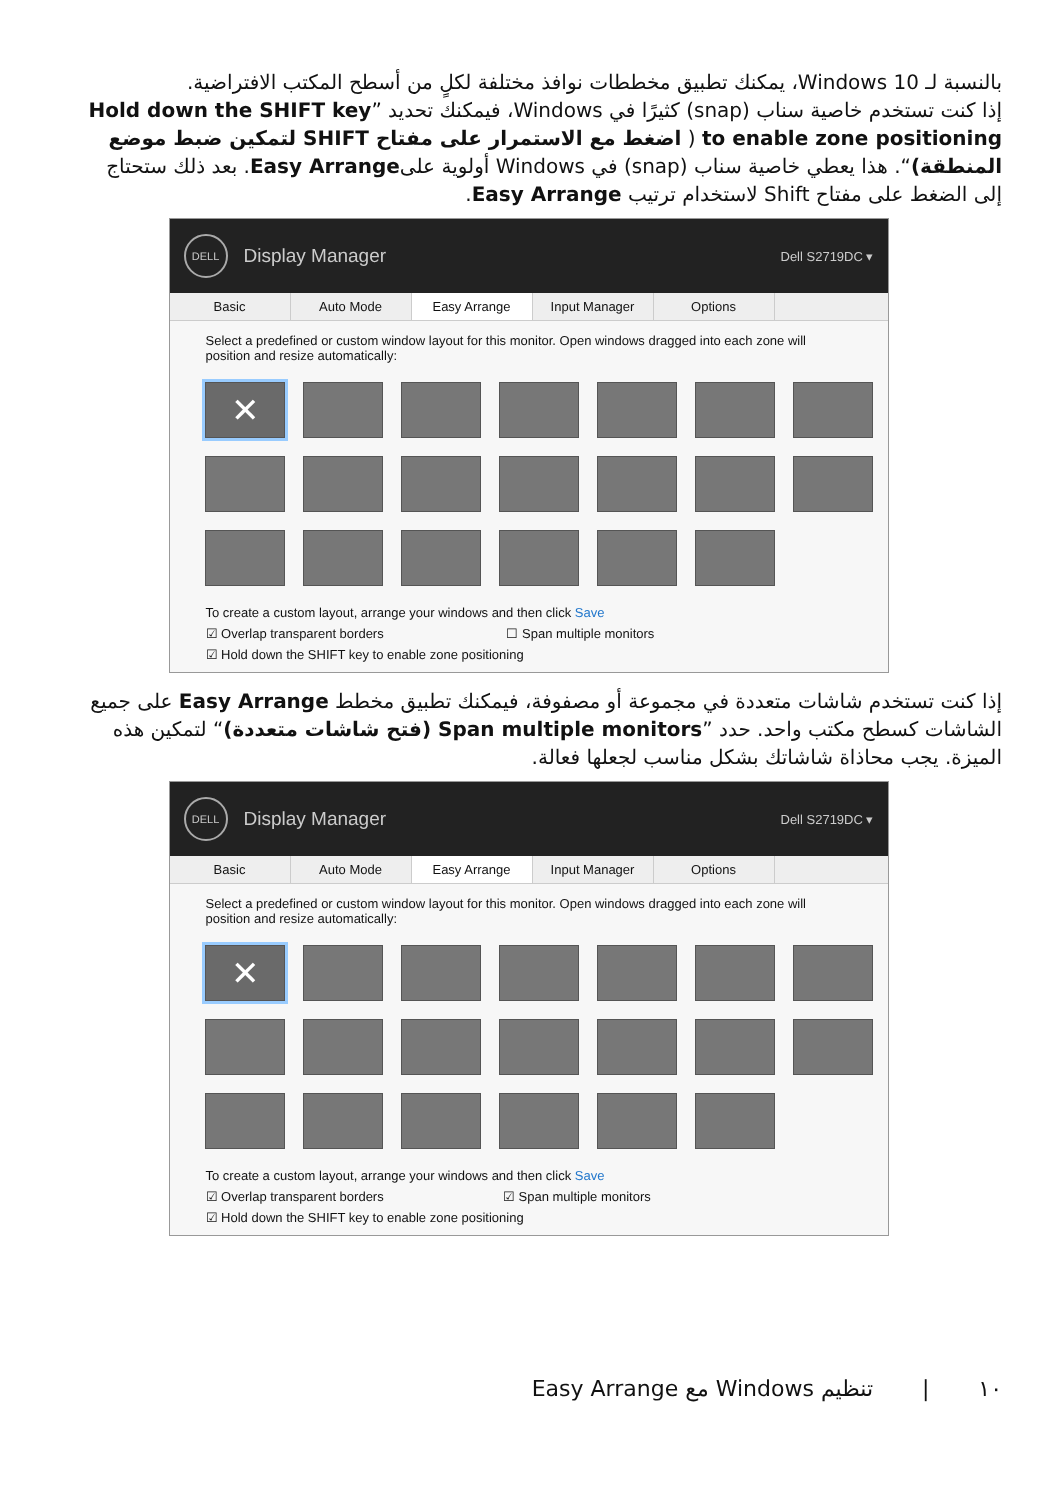بالنسبة لـ Windows 10، يمكنك تطبيق مخططات نوافذ مختلفة لكلٍ من أسطح المكتب الافتراضية.
إذا كنت تستخدم خاصية سناب (snap) كثيرًا في Windows، فيمكنك تحديد ”Hold down the SHIFT key to enable zone positioning ( اضغط مع الاستمرار على مفتاح SHIFT لتمكين ضبط موضع المنطقة)“. هذا يعطي خاصية سناب (snap) في Windows أولوية علىEasy Arrange. بعد ذلك ستحتاج إلى الضغط على مفتاح Shift لاستخدام ترتيب Easy Arrange.
DELL
Display Manager
Dell S2719DC ▾
Basic Auto Mode Easy Arrange Input Manager Options
Select a predefined or custom window layout for this monitor. Open windows dragged into each zone will position and resize automatically:
✕
To create a custom layout, arrange your windows and then click Save
☑ Overlap transparent borders ☐ Span multiple monitors
☑ Hold down the SHIFT key to enable zone positioning
إذا كنت تستخدم شاشات متعددة في مجموعة أو مصفوفة، فيمكنك تطبيق مخطط Easy Arrange على جميع الشاشات كسطح مكتب واحد. حدد ”Span multiple monitors (فتح شاشات متعددة)“ لتمكين هذه الميزة. يجب محاذاة شاشاتك بشكل مناسب لجعلها فعالة.
DELL
Display Manager
Dell S2719DC ▾
Basic Auto Mode Easy Arrange Input Manager Options
Select a predefined or custom window layout for this monitor. Open windows dragged into each zone will position and resize automatically:
✕
To create a custom layout, arrange your windows and then click Save
☑ Overlap transparent borders ☑ Span multiple monitors
☑ Hold down the SHIFT key to enable zone positioning
١٠ | تنظيم Windows مع Easy Arrange